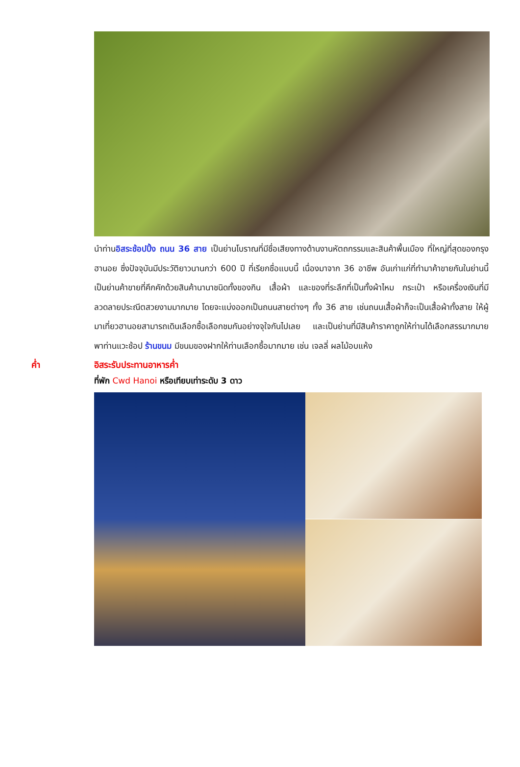นำท่านอิสระช้อปปิ้ง ถนน 36 สาย เป็นย่านโบราณที่มีชื่อเสียงทางด้านงานหัตถกรรมและสินค้าพื้นเมือง ที่ใหญ่ที่สุดของกรุงฮานอย ซึ่งปัจจุบันมีประวัติยาวนานกว่า 600 ปี ที่เรียกชื่อแบบนี้ เนื่องมาจาก 36 อาชีพ อันเก่าแก่ที่ทำมาค้าขายกันในย่านนี้ เป็นย่านค้าขายที่คึกคักด้วยสินค้านานาชนิดทั้งของกิน เสื้อผ้า และของที่ระลึกที่เป็นทั้งผ้าไหม กระเป๋า หรือเครื่องเงินที่มีลวดลายประณีตสวยงามมากมาย โดยจะแบ่งออกเป็นถนนสายต่างๆ ทั้ง 36 สาย เช่นถนนเสื้อผ้าก็จะเป็นเสื้อผ้าทั้งสาย ให้ผู้มาเที่ยวฮานอยสามารถเดินเลือกซื้อเลือกชมกันอย่างจุใจกันไปเลย และเป็นย่านที่มีสินค้าราคาถูกให้ท่านได้เลือกสรรมากมาย พาท่านแวะช้อป ร้านขนม มีขนมของฝากให้ท่านเลือกซื้อมากมาย เช่น เจลลี่ ผลไม้อบแห้ง
ค่ำ อิสระรับประทานอาหารค่ำ
ที่พัก Cwd Hanoi หรือเทียบเท่าระดับ 3 ดาว